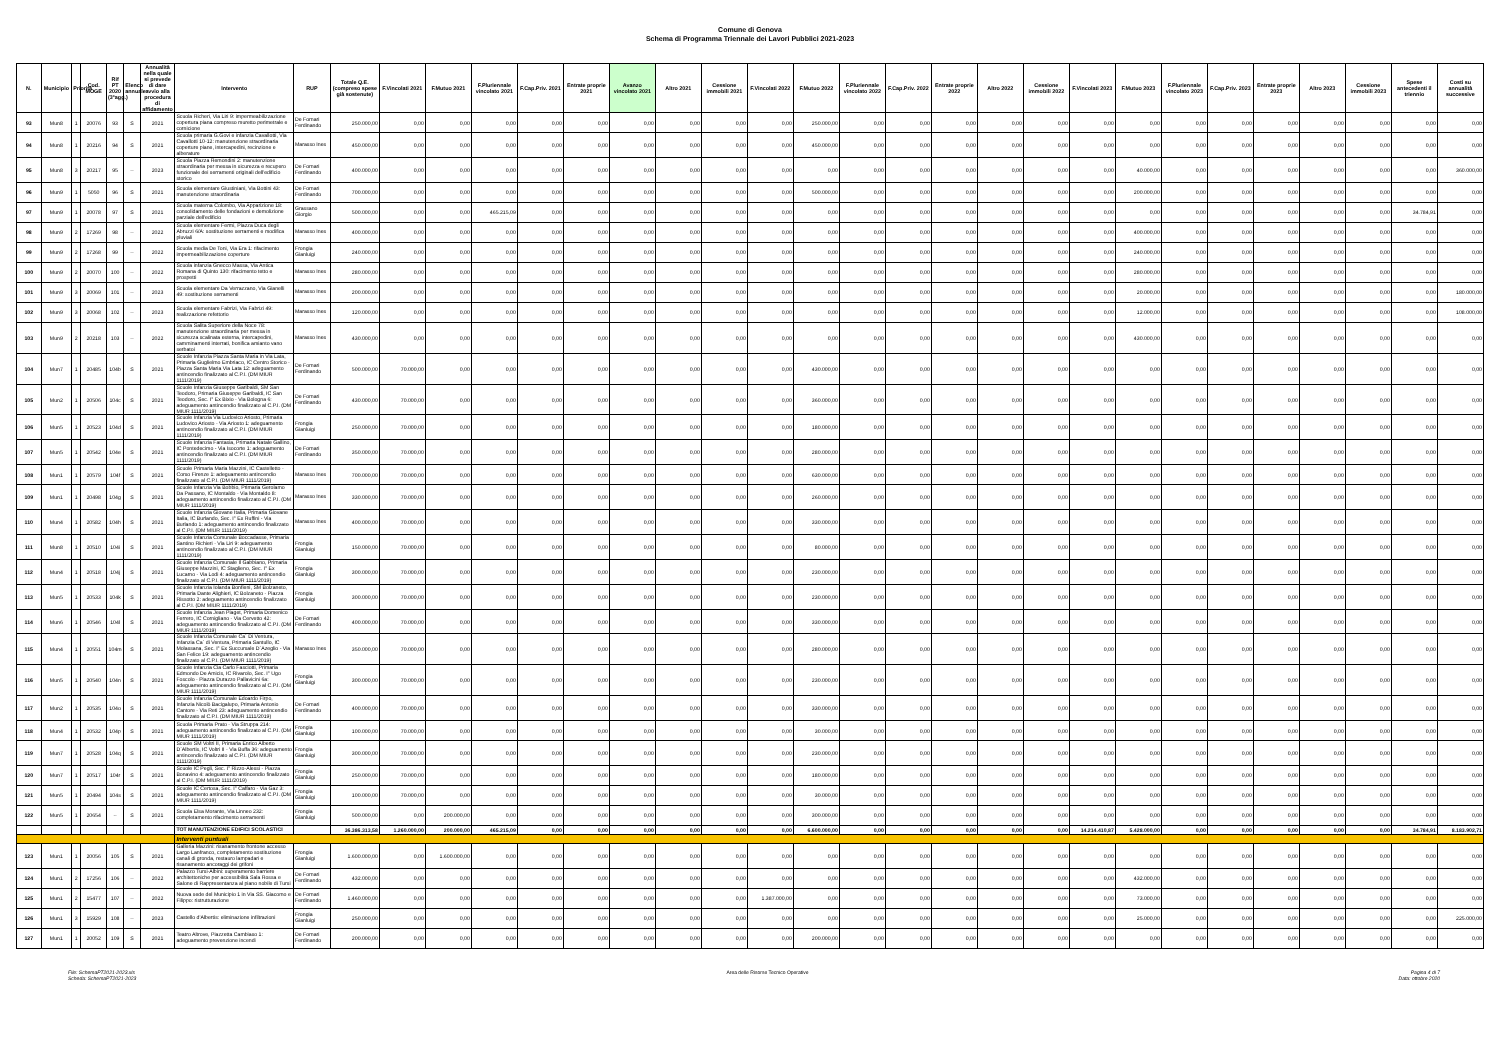Comune di Genova
Schema di Programma Triennale dei Lavori Pubblici 2021-2023
| N. | Municipio | Priorità | Cod. MOGE | Rif PT 2020 (3°agg.) | Elenco annuale | Annualità nella quale si prevede di dare avvio alla procedura di affidamento | Intervento | RUP | Totale Q.E. (compreso spese già sostenute) | F.Vincolati 2021 | F.Mutuo 2021 | F.Pluriennale vincolato 2021 | F.Cap.Priv. 2021 | Entrate proprie 2021 | Avanzo vincolato 2021 | Altro 2021 | Cessione immobili 2021 | F.Vincolati 2022 | F.Mutuo 2022 | F.Pluriennale vincolato 2022 | F.Cap.Priv. 2022 | Entrate proprie 2022 | Altro 2022 | Cessione immobili 2022 | F.Vincolati 2023 | F.Mutuo 2023 | F.Pluriennale vincolato 2023 | F.Cap.Priv. 2023 | Entrate proprie 2023 | Altro 2023 | Cessione immobili 2023 | Spese antecedenti il triennio | Costi su annualità successive |
| --- | --- | --- | --- | --- | --- | --- | --- | --- | --- | --- | --- | --- | --- | --- | --- | --- | --- | --- | --- | --- | --- | --- | --- | --- | --- | --- | --- | --- | --- | --- | --- | --- | --- |
| 93 | Mun8 | 1 | 20076 | 93 | S | 2021 | Scuola Richeri, Via Liri 9: impermeabilizzazione copertura piana compreso muretto perimetrale e cornicione | De Fornari Ferdinando | 250.000,00 | 0,00 | 0,00 | 0,00 | 0,00 | 0,00 | 0,00 | 0,00 | 0,00 | 0,00 | 250.000,00 | 0,00 | 0,00 | 0,00 | 0,00 | 0,00 | 0,00 | 0,00 | 0,00 | 0,00 | 0,00 | 0,00 | 0,00 | 0,00 | 0,00 |
| 94 | Mun8 | 1 | 20216 | 94 | S | 2021 | Scuola primaria G.Govi e infanzia Cavallotti, Via Cavallotti 10-12: manutenzione straordinaria coperture piane, intercapedini, recinzione e alberature | Marasso Ines | 450.000,00 | 0,00 | 0,00 | 0,00 | 0,00 | 0,00 | 0,00 | 0,00 | 0,00 | 0,00 | 450.000,00 | 0,00 | 0,00 | 0,00 | 0,00 | 0,00 | 0,00 | 0,00 | 0,00 | 0,00 | 0,00 | 0,00 | 0,00 | 0,00 | 0,00 |
| 95 | Mun8 | 3 | 20217 | 95 | -- | 2023 | Scuola Piazza Remondini 2: manutenzione straordinaria per messa in sicurezza e recupero funzionale dei serramenti originali dell'edificio storico | De Fornari Ferdinando | 400.000,00 | 0,00 | 0,00 | 0,00 | 0,00 | 0,00 | 0,00 | 0,00 | 0,00 | 0,00 | 0,00 | 0,00 | 0,00 | 0,00 | 0,00 | 0,00 | 0,00 | 40.000,00 | 0,00 | 0,00 | 0,00 | 0,00 | 0,00 | 0,00 | 360.000,00 |
| 96 | Mun9 | 1 | 5050 | 96 | S | 2021 | Scuola elementare Giustiniani, Via Bottini 43: manutenzione straordinaria | De Fornari Ferdinando | 700.000,00 | 0,00 | 0,00 | 0,00 | 0,00 | 0,00 | 0,00 | 0,00 | 0,00 | 0,00 | 500.000,00 | 0,00 | 0,00 | 0,00 | 0,00 | 0,00 | 0,00 | 200.000,00 | 0,00 | 0,00 | 0,00 | 0,00 | 0,00 | 0,00 | 0,00 |
| 97 | Mun9 | 1 | 20078 | 97 | S | 2021 | Scuola materna Colombo, Via Apparizione 18: consolidamento delle fondazioni e demolizione parziale dell'edificio | Grassano Giorgio | 500.000,00 | 0,00 | 0,00 | 465.215,09 | 0,00 | 0,00 | 0,00 | 0,00 | 0,00 | 0,00 | 0,00 | 0,00 | 0,00 | 0,00 | 0,00 | 0,00 | 0,00 | 0,00 | 0,00 | 0,00 | 0,00 | 0,00 | 0,00 | 34.784,91 | 0,00 |
| 98 | Mun9 | 2 | 17269 | 98 | -- | 2022 | Scuola elementare Fermi, Piazza Duca degli Abruzzi 6/A: sostituzione serramenti e modifica pluviali | Marasso Ines | 400.000,00 | 0,00 | 0,00 | 0,00 | 0,00 | 0,00 | 0,00 | 0,00 | 0,00 | 0,00 | 0,00 | 0,00 | 0,00 | 0,00 | 0,00 | 0,00 | 0,00 | 400.000,00 | 0,00 | 0,00 | 0,00 | 0,00 | 0,00 | 0,00 | 0,00 |
| 99 | Mun9 | 2 | 17268 | 99 | -- | 2022 | Scuola media De Toni, Via Era 1: rifacimento impermeabilizzazione coperture | Frongia Gianluigi | 240.000,00 | 0,00 | 0,00 | 0,00 | 0,00 | 0,00 | 0,00 | 0,00 | 0,00 | 0,00 | 0,00 | 0,00 | 0,00 | 0,00 | 0,00 | 0,00 | 0,00 | 240.000,00 | 0,00 | 0,00 | 0,00 | 0,00 | 0,00 | 0,00 | 0,00 |
| 100 | Mun9 | 2 | 20070 | 100 | -- | 2022 | Scuola infanzia Gnecco Massa, Via Antica Romana di Quinto 130: rifacimento tetto e prospetti | Marasso Ines | 280.000,00 | 0,00 | 0,00 | 0,00 | 0,00 | 0,00 | 0,00 | 0,00 | 0,00 | 0,00 | 0,00 | 0,00 | 0,00 | 0,00 | 0,00 | 0,00 | 0,00 | 280.000,00 | 0,00 | 0,00 | 0,00 | 0,00 | 0,00 | 0,00 | 0,00 |
| 101 | Mun9 | 3 | 20069 | 101 | -- | 2023 | Scuola elementare Da Verrazzano, Via Gianelli 49: sostituzione serramenti | Marasso Ines | 200.000,00 | 0,00 | 0,00 | 0,00 | 0,00 | 0,00 | 0,00 | 0,00 | 0,00 | 0,00 | 0,00 | 0,00 | 0,00 | 0,00 | 0,00 | 0,00 | 0,00 | 20.000,00 | 0,00 | 0,00 | 0,00 | 0,00 | 0,00 | 0,00 | 180.000,00 |
| 102 | Mun9 | 3 | 20068 | 102 | -- | 2023 | Scuola elementare Fabrizi, Via Fabrizi 49: realizzazione refettorio | Marasso Ines | 120.000,00 | 0,00 | 0,00 | 0,00 | 0,00 | 0,00 | 0,00 | 0,00 | 0,00 | 0,00 | 0,00 | 0,00 | 0,00 | 0,00 | 0,00 | 0,00 | 0,00 | 12.000,00 | 0,00 | 0,00 | 0,00 | 0,00 | 0,00 | 0,00 | 108.000,00 |
| 103 | Mun9 | 2 | 20218 | 103 | -- | 2022 | Scuola Salita Superiore della Noce 78: manutenzione straordinaria per messa in sicurezza scalinata esterna, intercapedini, camminamenti interrati, bonifica amianto vano serbatoi | Marasso Ines | 430.000,00 | 0,00 | 0,00 | 0,00 | 0,00 | 0,00 | 0,00 | 0,00 | 0,00 | 0,00 | 0,00 | 0,00 | 0,00 | 0,00 | 0,00 | 0,00 | 0,00 | 430.000,00 | 0,00 | 0,00 | 0,00 | 0,00 | 0,00 | 0,00 | 0,00 |
| 104 | Mun7 | 1 | 20485 | 104b | S | 2021 | Scuole Infanzia Piazza Santa Maria in Via Lata, Primaria Guglielmo Embriaco, IC Centro Storico - Piazza Santa Maria Via Lata 12: adeguamento antincendio finalizzato al C.P.I. (DM MIUR 1111/2019) | De Fornari Ferdinando | 500.000,00 | 70.000,00 | 0,00 | 0,00 | 0,00 | 0,00 | 0,00 | 0,00 | 0,00 | 0,00 | 430.000,00 | 0,00 | 0,00 | 0,00 | 0,00 | 0,00 | 0,00 | 0,00 | 0,00 | 0,00 | 0,00 | 0,00 | 0,00 | 0,00 | 0,00 |
| 105 | Mun2 | 1 | 20506 | 104c | S | 2021 | Scuole Infanzia Giuseppe Garibaldi, SM San Teodoro, Primaria Giuseppe Garibaldi, IC San Teodoro, Sec. I° Ex Bixio - Via Bologna 6: adeguamento antincendio finalizzato al C.P.I. (DM MIUR 1111/2019) | De Fornari Ferdinando | 430.000,00 | 70.000,00 | 0,00 | 0,00 | 0,00 | 0,00 | 0,00 | 0,00 | 0,00 | 0,00 | 360.000,00 | 0,00 | 0,00 | 0,00 | 0,00 | 0,00 | 0,00 | 0,00 | 0,00 | 0,00 | 0,00 | 0,00 | 0,00 | 0,00 | 0,00 |
| 106 | Mun5 | 1 | 20523 | 104d | S | 2021 | Scuole Infanzia Via Ludovico Ariosto, Primaria Ludovico Ariosto - Via Ariosto 1: adeguamento antincendio finalizzato al C.P.I. (DM MIUR 1111/2019) | Frongia Gianluigi | 250.000,00 | 70.000,00 | 0,00 | 0,00 | 0,00 | 0,00 | 0,00 | 0,00 | 0,00 | 0,00 | 180.000,00 | 0,00 | 0,00 | 0,00 | 0,00 | 0,00 | 0,00 | 0,00 | 0,00 | 0,00 | 0,00 | 0,00 | 0,00 | 0,00 | 0,00 |
| 107 | Mun5 | 1 | 20542 | 104e | S | 2021 | Scuole Infanzia Fantasia, Primaria Natale Gallino, IC Pontedecimo - Via Isocorte 1: adeguamento antincendio finalizzato al C.P.I. (DM MIUR 1111/2019) | De Fornari Ferdinando | 350.000,00 | 70.000,00 | 0,00 | 0,00 | 0,00 | 0,00 | 0,00 | 0,00 | 0,00 | 0,00 | 280.000,00 | 0,00 | 0,00 | 0,00 | 0,00 | 0,00 | 0,00 | 0,00 | 0,00 | 0,00 | 0,00 | 0,00 | 0,00 | 0,00 | 0,00 |
| 108 | Mun1 | 1 | 20579 | 104f | S | 2021 | Scuole Primaria Maria Mazzini, IC Castelletto - Corso Firenze 1: adeguamento antincendio finalizzato al C.P.I. (DM MIUR 1111/2019) | Marasso Ines | 700.000,00 | 70.000,00 | 0,00 | 0,00 | 0,00 | 0,00 | 0,00 | 0,00 | 0,00 | 0,00 | 630.000,00 | 0,00 | 0,00 | 0,00 | 0,00 | 0,00 | 0,00 | 0,00 | 0,00 | 0,00 | 0,00 | 0,00 | 0,00 | 0,00 | 0,00 |
| 109 | Mun1 | 1 | 20498 | 104g | S | 2021 | Scuole Infanzia Via Bobbio, Primaria Gerolamo Da Passano, IC Montaldo - Via Montaldo 8: adeguamento antincendio finalizzato al C.P.I. (DM MIUR 1111/2019) | Marasso Ines | 330.000,00 | 70.000,00 | 0,00 | 0,00 | 0,00 | 0,00 | 0,00 | 0,00 | 0,00 | 0,00 | 260.000,00 | 0,00 | 0,00 | 0,00 | 0,00 | 0,00 | 0,00 | 0,00 | 0,00 | 0,00 | 0,00 | 0,00 | 0,00 | 0,00 | 0,00 |
| 110 | Mun4 | 1 | 20582 | 104h | S | 2021 | Scuole Infanzia Giovane Italia, Primaria Giovane Italia, IC Burlando, Sec. I° Ex Ruffini - Via Burlando 1: adeguamento antincendio finalizzato al C.P.I. (DM MIUR 1111/2019) | Marasso Ines | 400.000,00 | 70.000,00 | 0,00 | 0,00 | 0,00 | 0,00 | 0,00 | 0,00 | 0,00 | 0,00 | 330.000,00 | 0,00 | 0,00 | 0,00 | 0,00 | 0,00 | 0,00 | 0,00 | 0,00 | 0,00 | 0,00 | 0,00 | 0,00 | 0,00 | 0,00 |
| 111 | Mun8 | 1 | 20510 | 104i | S | 2021 | Scuole Infanzia Comunale Boccadasse, Primaria Santino Richieri - Via Liri 9: adeguamento antincendio finalizzato al C.P.I. (DM MIUR 1111/2019) | Frongia Gianluigi | 150.000,00 | 70.000,00 | 0,00 | 0,00 | 0,00 | 0,00 | 0,00 | 0,00 | 0,00 | 0,00 | 80.000,00 | 0,00 | 0,00 | 0,00 | 0,00 | 0,00 | 0,00 | 0,00 | 0,00 | 0,00 | 0,00 | 0,00 | 0,00 | 0,00 | 0,00 |
| 112 | Mun4 | 1 | 20518 | 104j | S | 2021 | Scuole Infanzia Comunale Il Gabbiano, Primaria Giuseppe Mazzini, IC Staglieno, Sec. I° Ex Lucarno - Via Lodi 4: adeguamento antincendio finalizzato al C.P.I. (DM MIUR 1111/2019) | Frongia Gianluigi | 300.000,00 | 70.000,00 | 0,00 | 0,00 | 0,00 | 0,00 | 0,00 | 0,00 | 0,00 | 0,00 | 230.000,00 | 0,00 | 0,00 | 0,00 | 0,00 | 0,00 | 0,00 | 0,00 | 0,00 | 0,00 | 0,00 | 0,00 | 0,00 | 0,00 | 0,00 |
| 113 | Mun5 | 1 | 20533 | 104k | S | 2021 | Scuole Infanzia Iolanda Bonfieni, SM Bolzaneto, Primaria Dante Alighieri, IC Bolzaneto - Piazza Rissotto 2: adeguamento antincendio finalizzato al C.P.I. (DM MIUR 1111/2019) | Frongia Gianluigi | 300.000,00 | 70.000,00 | 0,00 | 0,00 | 0,00 | 0,00 | 0,00 | 0,00 | 0,00 | 0,00 | 230.000,00 | 0,00 | 0,00 | 0,00 | 0,00 | 0,00 | 0,00 | 0,00 | 0,00 | 0,00 | 0,00 | 0,00 | 0,00 | 0,00 | 0,00 |
| 114 | Mun6 | 1 | 20546 | 104l | S | 2021 | Scuole Infanzia Jean Piaget, Primaria Domenico Ferrero, IC Cornigliano - Via Cervetto 42: adeguamento antincendio finalizzato al C.P.I. (DM MIUR 1111/2019) | De Fornari Ferdinando | 400.000,00 | 70.000,00 | 0,00 | 0,00 | 0,00 | 0,00 | 0,00 | 0,00 | 0,00 | 0,00 | 330.000,00 | 0,00 | 0,00 | 0,00 | 0,00 | 0,00 | 0,00 | 0,00 | 0,00 | 0,00 | 0,00 | 0,00 | 0,00 | 0,00 | 0,00 |
| 115 | Mun4 | 1 | 20551 | 104m | S | 2021 | Scuole Infanzia Comunale Ca` Di Ventura, Infanzia Ca` di Ventura, Primaria Santullo, IC Molassana, Sec. I° Ex Succursale D`Azeglio - Via San Felice 19: adeguamento antincendio finalizzato al C.P.I. (DM MIUR 1111/2019) | Marasso Ines | 350.000,00 | 70.000,00 | 0,00 | 0,00 | 0,00 | 0,00 | 0,00 | 0,00 | 0,00 | 0,00 | 280.000,00 | 0,00 | 0,00 | 0,00 | 0,00 | 0,00 | 0,00 | 0,00 | 0,00 | 0,00 | 0,00 | 0,00 | 0,00 | 0,00 | 0,00 |
| 116 | Mun5 | 1 | 20540 | 104n | S | 2021 | Scuole Infanzia Cia Carlo Fasciotti, Primaria Edmondo De Amicis, IC Rivarolo, Sec. I° Ugo Foscolo - Piazza Durazzo Pallavicini 6a: adeguamento antincendio finalizzato al C.P.I. (DM MIUR 1111/2019) | Frongia Gianluigi | 300.000,00 | 70.000,00 | 0,00 | 0,00 | 0,00 | 0,00 | 0,00 | 0,00 | 0,00 | 0,00 | 230.000,00 | 0,00 | 0,00 | 0,00 | 0,00 | 0,00 | 0,00 | 0,00 | 0,00 | 0,00 | 0,00 | 0,00 | 0,00 | 0,00 | 0,00 |
| 117 | Mun2 | 1 | 20535 | 104o | S | 2021 | Scuole Infanzia Comunale Edoardo Firpo, Infanzia Nicolò Bacigalupo, Primaria Antonio Cantore - Via Reti 23: adeguamento antincendio finalizzato al C.P.I. (DM MIUR 1111/2019) | De Fornari Ferdinando | 400.000,00 | 70.000,00 | 0,00 | 0,00 | 0,00 | 0,00 | 0,00 | 0,00 | 0,00 | 0,00 | 330.000,00 | 0,00 | 0,00 | 0,00 | 0,00 | 0,00 | 0,00 | 0,00 | 0,00 | 0,00 | 0,00 | 0,00 | 0,00 | 0,00 | 0,00 |
| 118 | Mun4 | 1 | 20532 | 104p | S | 2021 | Scuola Primaria Prato - Via Struppa 214: adeguamento antincendio finalizzato al C.P.I. (DM MIUR 1111/2019) | Frongia Gianluigi | 100.000,00 | 70.000,00 | 0,00 | 0,00 | 0,00 | 0,00 | 0,00 | 0,00 | 0,00 | 0,00 | 30.000,00 | 0,00 | 0,00 | 0,00 | 0,00 | 0,00 | 0,00 | 0,00 | 0,00 | 0,00 | 0,00 | 0,00 | 0,00 | 0,00 | 0,00 |
| 119 | Mun7 | 1 | 20528 | 104q | S | 2021 | Scuole SM Voltri II, Primaria Enrico Alberto D`Albertis, IC Voltri II - Via Buffa 36: adeguamento antincendio finalizzato al C.P.I. (DM MIUR 1111/2019) | Frongia Gianluigi | 300.000,00 | 70.000,00 | 0,00 | 0,00 | 0,00 | 0,00 | 0,00 | 0,00 | 0,00 | 0,00 | 230.000,00 | 0,00 | 0,00 | 0,00 | 0,00 | 0,00 | 0,00 | 0,00 | 0,00 | 0,00 | 0,00 | 0,00 | 0,00 | 0,00 | 0,00 |
| 120 | Mun7 | 1 | 20517 | 104r | S | 2021 | Scuole IC Pegli, Sec. I° Rizzo-Alessi - Piazza Bonavino 4: adeguamento antincendio finalizzato al C.P.I. (DM MIUR 1111/2019) | Frongia Gianluigi | 250.000,00 | 70.000,00 | 0,00 | 0,00 | 0,00 | 0,00 | 0,00 | 0,00 | 0,00 | 0,00 | 180.000,00 | 0,00 | 0,00 | 0,00 | 0,00 | 0,00 | 0,00 | 0,00 | 0,00 | 0,00 | 0,00 | 0,00 | 0,00 | 0,00 | 0,00 |
| 121 | Mun5 | 1 | 20494 | 104s | S | 2021 | Scuole IC Certosa, Sec. I° Caffaro - Via Gaz 3: adeguamento antincendio finalizzato al C.P.I. (DM MIUR 1111/2019) | Frongia Gianluigi | 100.000,00 | 70.000,00 | 0,00 | 0,00 | 0,00 | 0,00 | 0,00 | 0,00 | 0,00 | 0,00 | 30.000,00 | 0,00 | 0,00 | 0,00 | 0,00 | 0,00 | 0,00 | 0,00 | 0,00 | 0,00 | 0,00 | 0,00 | 0,00 | 0,00 | 0,00 |
| 122 | Mun5 | 1 | 20654 | -- | S | 2021 | Scuola Elsa Morante, Via Linneo 232: completamento rifacimento serramenti | Frongia Gianluigi | 500.000,00 | 0,00 | 200.000,00 | 0,00 | 0,00 | 0,00 | 0,00 | 0,00 | 0,00 | 0,00 | 300.000,00 | 0,00 | 0,00 | 0,00 | 0,00 | 0,00 | 0,00 | 0,00 | 0,00 | 0,00 | 0,00 | 0,00 | 0,00 | 0,00 | 0,00 |
| | | | | | | | TOT MANUTENZIONE EDIFICI SCOLASTICI | | 36.386.313,58 | 1.260.000,00 | 200.000,00 | 465.215,09 | 0,00 | 0,00 | 0,00 | 0,00 | 0,00 | 0,00 | 6.600.000,00 | 0,00 | 0,00 | 0,00 | 0,00 | 0,00 | 14.214.410,87 | 5.428.000,00 | 0,00 | 0,00 | 0,00 | 0,00 | 0,00 | 34.784,91 | 8.183.902,71 |
| | | | | | | | Interventi puntuali | | | | | | | | | | | | | | | | | | | | | | | | | | |
| 123 | Mun1 | 1 | 20056 | 105 | S | 2021 | Galleria Mazzini: risanamento frontone accesso Largo Lanfranco, completamento sostituzione canali di gronda, restauro lampadari e risanamento ancoraggi dei grifoni | Frongia Gianluigi | 1.600.000,00 | 0,00 | 1.600.000,00 | 0,00 | 0,00 | 0,00 | 0,00 | 0,00 | 0,00 | 0,00 | 0,00 | 0,00 | 0,00 | 0,00 | 0,00 | 0,00 | 0,00 | 0,00 | 0,00 | 0,00 | 0,00 | 0,00 | 0,00 | 0,00 | 0,00 |
| 124 | Mun1 | 2 | 17256 | 106 | -- | 2022 | Palazzo Tursi-Albini: superamento barriere architettoniche per accessibilità Sala Rossa e Salone di Rappresentanza al piano nobile di Tursi | De Fornari Ferdinando | 432.000,00 | 0,00 | 0,00 | 0,00 | 0,00 | 0,00 | 0,00 | 0,00 | 0,00 | 0,00 | 0,00 | 0,00 | 0,00 | 0,00 | 0,00 | 0,00 | 0,00 | 432.000,00 | 0,00 | 0,00 | 0,00 | 0,00 | 0,00 | 0,00 | 0,00 |
| 125 | Mun1 | 2 | 15477 | 107 | -- | 2022 | Nuova sede del Municipio 1 in Via SS. Giacomo e Filippo: ristrutturazione | De Fornari Ferdinando | 1.460.000,00 | 0,00 | 0,00 | 0,00 | 0,00 | 0,00 | 0,00 | 0,00 | 0,00 | 1.387.000,00 | 0,00 | 0,00 | 0,00 | 0,00 | 0,00 | 0,00 | 0,00 | 73.000,00 | 0,00 | 0,00 | 0,00 | 0,00 | 0,00 | 0,00 | 0,00 |
| 126 | Mun1 | 3 | 15929 | 108 | -- | 2023 | Castello d'Albertis: eliminazione infiltrazioni | Frongia Gianluigi | 250.000,00 | 0,00 | 0,00 | 0,00 | 0,00 | 0,00 | 0,00 | 0,00 | 0,00 | 0,00 | 0,00 | 0,00 | 0,00 | 0,00 | 0,00 | 0,00 | 0,00 | 25.000,00 | 0,00 | 0,00 | 0,00 | 0,00 | 0,00 | 0,00 | 225.000,00 |
| 127 | Mun1 | 1 | 20052 | 109 | S | 2021 | Teatro Altrove, Piazzetta Cambiaso 1: adeguamento prevenzione incendi | De Fornari Ferdinando | 200.000,00 | 0,00 | 0,00 | 0,00 | 0,00 | 0,00 | 0,00 | 0,00 | 0,00 | 0,00 | 200.000,00 | 0,00 | 0,00 | 0,00 | 0,00 | 0,00 | 0,00 | 0,00 | 0,00 | 0,00 | 0,00 | 0,00 | 0,00 | 0,00 | 0,00 |
File: SchemaPT2021-2023.xls
Scheda: SchemaPT2021-2023
Area delle Risorse Tecnico Operative
Pagina 4 di 7
Data: ottobre 2020